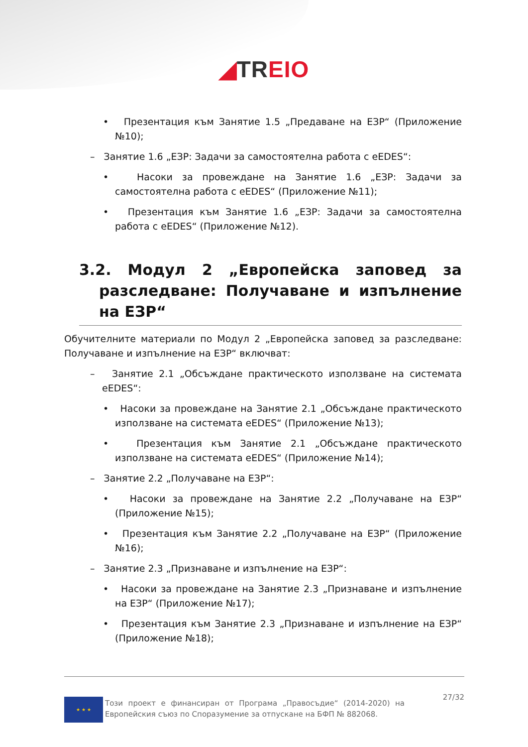◢TREIO
• Презентация към Занятие 1.5 „Предаване на ЕЗР“ (Приложение №10);
– Занятие 1.6 „ЕЗР: Задачи за самостоятелна работа с eEDES“:
• Насоки за провеждане на Занятие 1.6 „ЕЗР: Задачи за самостоятелна работа с eEDES“ (Приложение №11);
• Презентация към Занятие 1.6 „ЕЗР: Задачи за самостоятелна работа с eEDES“ (Приложение №12).
3.2. Модул 2 „Европейска заповед за разследване: Получаване и изпълнение на ЕЗР“
Обучителните материали по Модул 2 „Европейска заповед за разследване: Получаване и изпълнение на ЕЗР“ включват:
– Занятие 2.1 „Обсъждане практическото използване на системата eEDES“:
• Насоки за провеждане на Занятие 2.1 „Обсъждане практическото използване на системата eEDES“ (Приложение №13);
• Презентация към Занятие 2.1 „Обсъждане практическото използване на системата eEDES“ (Приложение №14);
– Занятие 2.2 „Получаване на ЕЗР“:
• Насоки за провеждане на Занятие 2.2 „Получаване на ЕЗР“ (Приложение №15);
• Презентация към Занятие 2.2 „Получаване на ЕЗР“ (Приложение №16);
– Занятие 2.3 „Признаване и изпълнение на ЕЗР“:
• Насоки за провеждане на Занятие 2.3 „Признаване и изпълнение на ЕЗР“ (Приложение №17);
• Презентация към Занятие 2.3 „Признаване и изпълнение на ЕЗР“ (Приложение №18);
★ ★ ★
Този проект е финансиран от Програма „Правосъдие“ (2014-2020) на Европейския съюз по Споразумение за отпускане на БФП № 882068.
27/32